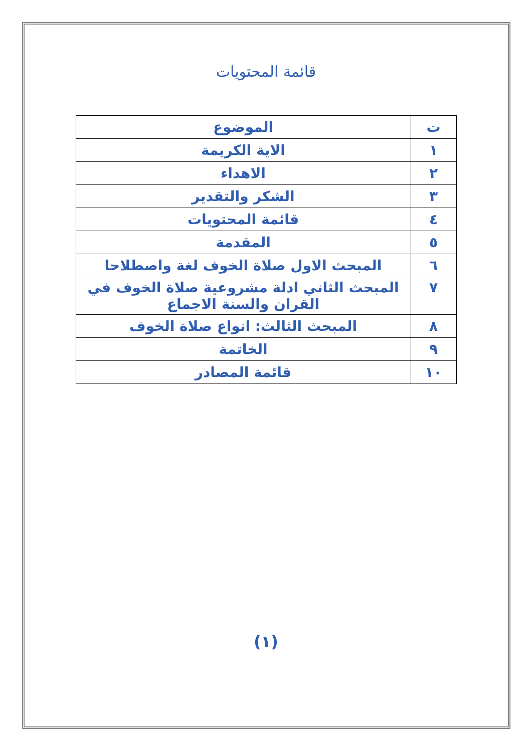قائمة المحتويات
| ت | الموضوع |
| --- | --- |
| ١ | الاية الكريمة |
| ٢ | الاهداء |
| ٣ | الشكر والتقدير |
| ٤ | قائمة المحتويات |
| ٥ | المقدمة |
| ٦ | المبحث الاول صلاة الخوف لغة واصطلاحا |
| ٧ | المبحث الثاني ادلة مشروعية صلاة الخوف في القران والسنة الاجماع |
| ٨ | المبحث الثالث: انواع صلاة الخوف |
| ٩ | الخاتمة |
| ١٠ | قائمة المصادر |
(١)